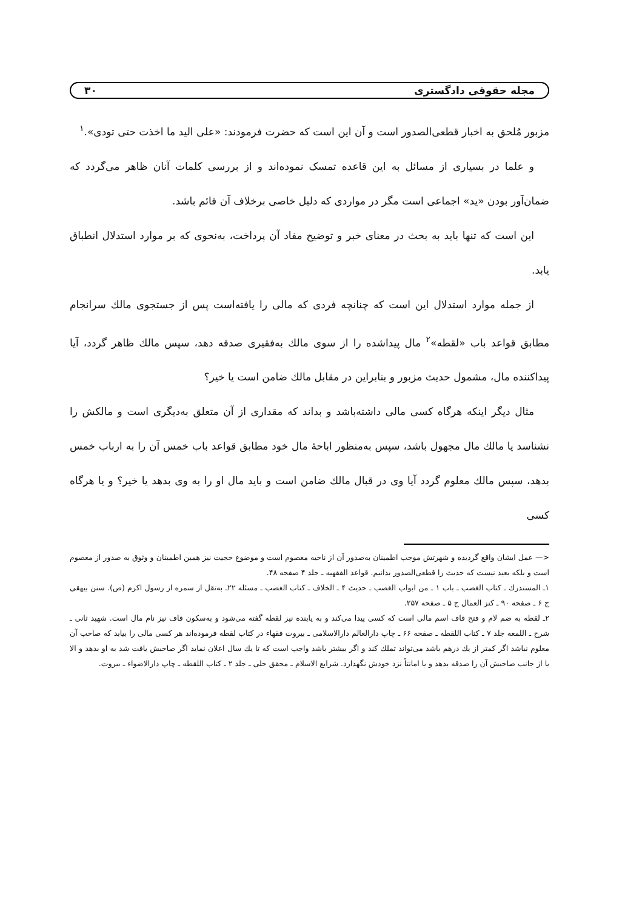مجله حقوقی دادگستری ۳۰
مزبور مُلحق به اخبار قطعی‌الصدور است و آن این است که حضرت فرمودند: «علی الید ما اخذت حتی تودی».<sup>۱</sup>
و علما در بسیاری از مسائل به این قاعده تمسک نموده‌اند و از بررسی کلمات آنان ظاهر می‌گردد که ضمان‌آور بودن «ید» اجماعی است مگر در مواردی که دلیل خاصی برخلاف آن قائم باشد.
این است که تنها باید به بحث در معنای خبر و توضیح مفاد آن پرداخت، به‌نحوی که بر موارد استدلال انطباق یابد.
از جمله موارد استدلال این است که چنانچه فردی که مالی را یافته‌است پس از جستجوی مالك سرانجام مطابق قواعد باب «لقطه»<sup>۲</sup> مال پیداشده را از سوی مالك به‌فقیری صدقه دهد، سپس مالك ظاهر گردد، آیا پیداکننده مال، مشمول حدیث مزبور و بنابراین در مقابل مالك ضامن است یا خیر؟
مثال دیگر اینکه هرگاه کسی مالی داشته‌باشد و بداند که مقداری از آن متعلق به‌دیگری است و مالکش را نشناسد یا مالك مال مجهول باشد، سپس به‌منظور اباحهٔ مال خود مطابق قواعد باب خمس آن را به ارباب خمس بدهد، سپس مالك معلوم گردد آیا وی در قبال مالك ضامن است و باید مال او را به وی بدهد یا خیر؟ و یا هرگاه کسی
<— عمل ایشان واقع گردیده و شهرتش موجب اطمینان به‌صدور آن از ناحیه معصوم است و موضوع حجیت نیز همین اطمینان و وثوق به صدور از معصوم است و بلکه بعید نیست که حدیث را قطعی‌الصدور بدانیم. قواعد الفقهیه ـ جلد ۴ صفحه ۴۸.
۱ـ المستدرك ـ کتاب الغصب ـ باب ۱ ـ من ابواب الغصب ـ حدیث ۴ ـ الخلاف ـ کتاب الغصب ـ مسئله ۲۲ـ به‌نقل از سمره از رسول اکرم (ص). سنن بیهقی ج ۶ ـ صفحه ۹۰ ـ کنز العمال ج ۵ ـ صفحه ۲۵۷.
۲ـ لقطه به ضم لام و فتح قاف اسم مالی است که کسی پیدا می‌کند و به یابنده نیز لقطه گفته می‌شود و به‌سکون قاف نیز نام مال است. شهید ثانی ـ شرح ـ اللمعه جلد ۷ ـ کتاب اللقطه ـ صفحه ۶۶ ـ چاپ دارالعالم دارالاسلامی ـ بیروت فقهاء در کتاب لقطه فرموده‌اند هر کسی مالی را بیابد که صاحب آن معلوم نباشد اگر کمتر از یك درهم باشد می‌تواند تملك کند و اگر بیشتر باشد واجب است که تا یك سال اعلان نماید اگر صاحبش یافت شد به او بدهد و الا یا از جانب صاحبش آن را صدقه بدهد و یا امانتاً نزد خودش نگهدارد. شرایع الاسلام ـ محقق حلی ـ جلد ۲ ـ کتاب اللقطه ـ چاپ دارالاضواء ـ بیروت.